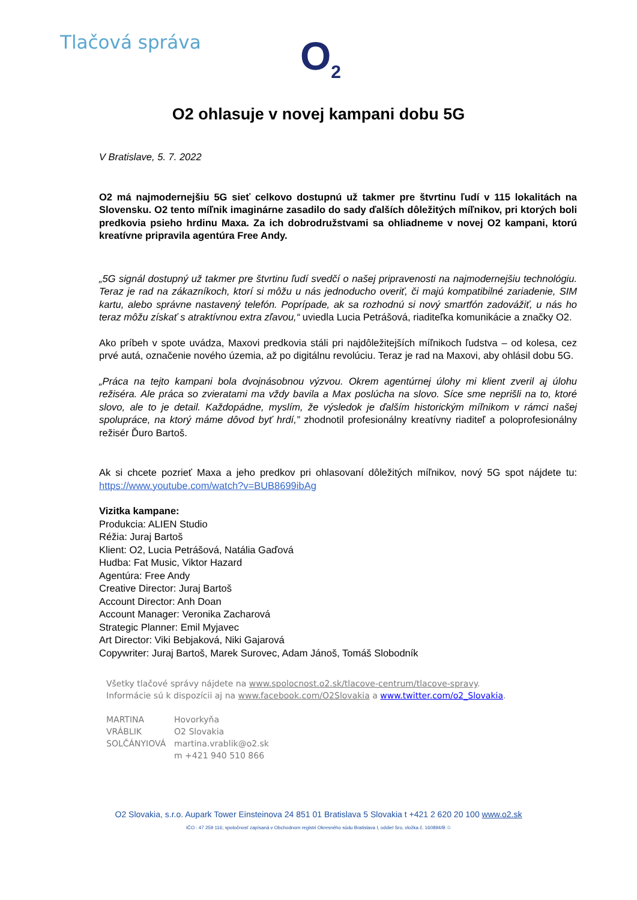Tlačová správa O<sub>2</sub>
O2 ohlasuje v novej kampani dobu 5G
V Bratislave, 5. 7. 2022
O2 má najmodernejšiu 5G sieť celkovo dostupnú už takmer pre štvrtinu ľudí v 115 lokalitách na Slovensku. O2 tento míľnik imaginárne zasadilo do sady ďalších dôležitých míľnikov, pri ktorých boli predkovia psieho hrdinu Maxa. Za ich dobrodružstvami sa ohliadneme v novej O2 kampani, ktorú kreatívne pripravila agentúra Free Andy.
„5G signál dostupný už takmer pre štvrtinu ľudí svedčí o našej pripravenosti na najmodernejšiu technológiu. Teraz je rad na zákazníkoch, ktorí si môžu u nás jednoducho overiť, či majú kompatibilné zariadenie, SIM kartu, alebo správne nastavený telefón. Poprípade, ak sa rozhodnú si nový smartfón zadovážiť, u nás ho teraz môžu získať s atraktívnou extra zľavou,“ uviedla Lucia Petrášová, riaditeľka komunikácie a značky O2.
Ako príbeh v spote uvádza, Maxovi predkovia stáli pri najdôležitejších míľnikoch ľudstva – od kolesa, cez prvé autá, označenie nového územia, až po digitálnu revolúciu. Teraz je rad na Maxovi, aby ohlásil dobu 5G.
„Práca na tejto kampani bola dvojnásobnou výzvou. Okrem agentúrnej úlohy mi klient zveril aj úlohu režiséra. Ale práca so zvieratami ma vždy bavila a Max poslúcha na slovo. Síce sme neprišli na to, ktoré slovo, ale to je detail. Každopádne, myslím, že výsledok je ďalším historickým míľnikom v rámci našej spolupráce, na ktorý máme dôvod byť hrdí,” zhodnotil profesionálny kreatívny riaditeľ a poloprofesionálny režisér Ďuro Bartoš.
Ak si chcete pozrieť Maxa a jeho predkov pri ohlasovaní dôležitých míľnikov, nový 5G spot nájdete tu: https://www.youtube.com/watch?v=BUB8699ibAg
Vizitka kampane:
Produkcia: ALIEN Studio
Réžia: Juraj Bartoš
Klient: O2, Lucia Petrášová, Natália Gaďová
Hudba: Fat Music, Viktor Hazard
Agentúra: Free Andy
Creative Director: Juraj Bartoš
Account Director: Anh Doan
Account Manager: Veronika Zacharová
Strategic Planner: Emil Myjavec
Art Director: Viki Bebjaková, Niki Gajarová
Copywriter: Juraj Bartoš, Marek Surovec, Adam Jánoš, Tomáš Slobodník
Všetky tlačové správy nájdete na www.spolocnost.o2.sk/tlacove-centrum/tlacove-spravy.
Informácie sú k dispozícii aj na www.facebook.com/O2Slovakia a www.twitter.com/o2_Slovakia.
MARTINA
VRÁBLIK
SOLČÁNYIOVÁ
Hovorkyňa
O2 Slovakia
martina.vrablik@o2.sk
m +421 940 510 866
O2 Slovakia, s.r.o. Aupark Tower Einsteinova 24 851 01 Bratislava 5 Slovakia t +421 2 620 20 100 www.o2.sk
IČO : 47 259 116; spoločnosť zapísaná v Obchodnom registri Okresného súdu Bratislava I, oddiel Sro, vložka č. 160894/B ♲